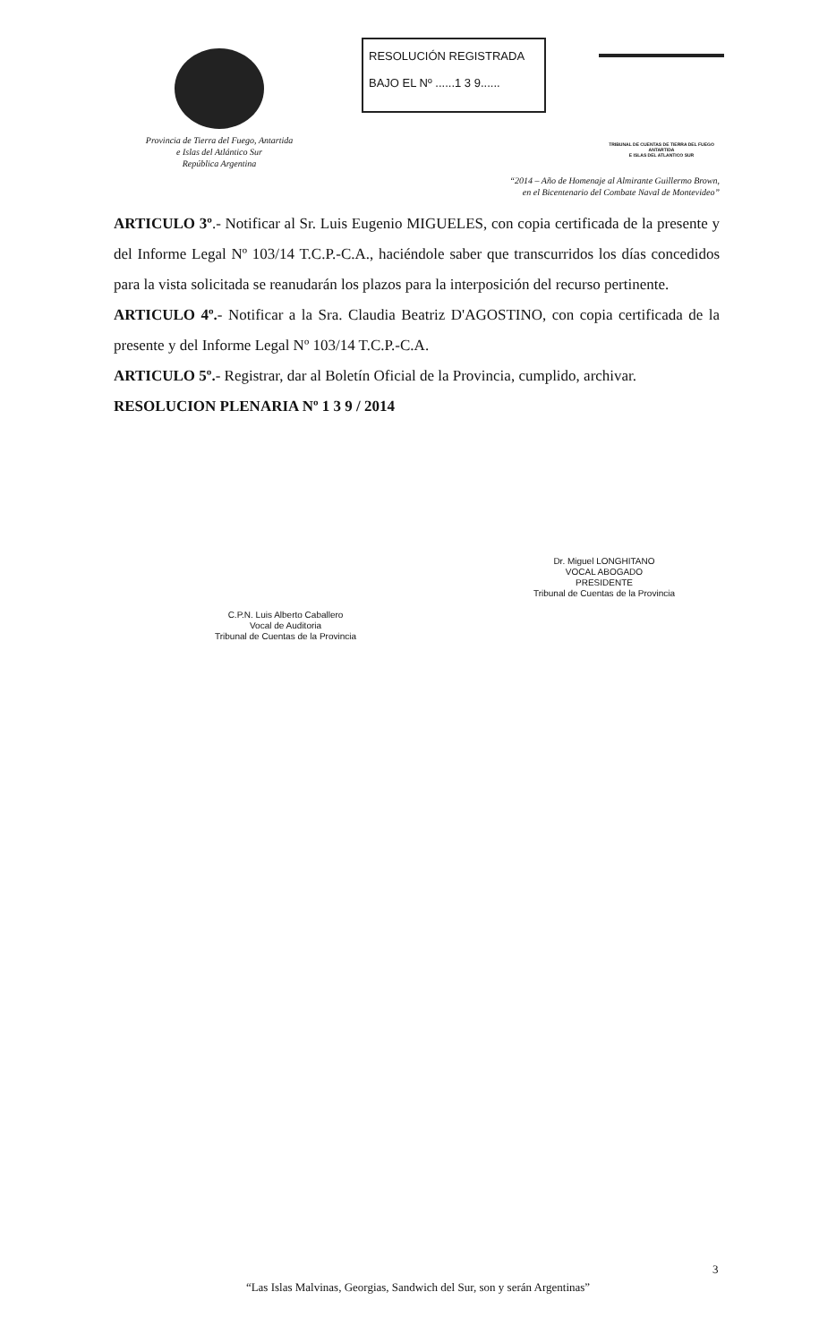Provincia de Tierra del Fuego, Antartida
e Islas del Atlántico Sur
República Argentina
RESOLUCIÓN REGISTRADA
BAJO EL Nº ......1 3 9......
TRIBUNAL DE CUENTAS DE TIERRA DEL FUEGO
ANTARTIDA
E ISLAS DEL ATLANTICO SUR
“2014 – Año de Homenaje al Almirante Guillermo Brown,
en el Bicentenario del Combate Naval de Montevideo”
ARTICULO 3º.- Notificar al Sr. Luis Eugenio MIGUELES, con copia certificada de la presente y del Informe Legal Nº 103/14 T.C.P.-C.A., haciéndole saber que transcurridos los días concedidos para la vista solicitada se reanudarán los plazos para la interposición del recurso pertinente.
ARTICULO 4º.- Notificar a la Sra. Claudia Beatriz D'AGOSTINO, con copia certificada de la presente y del Informe Legal Nº 103/14 T.C.P.-C.A.
ARTICULO 5º.- Registrar, dar al Boletín Oficial de la Provincia, cumplido, archivar.
RESOLUCION PLENARIA Nº 1 3 9 / 2014
C.P.N. Luis Alberto Caballero
Vocal de Auditoria
Tribunal de Cuentas de la Provincia
Dr. Miguel LONGHITANO
VOCAL ABOGADO
PRESIDENTE
Tribunal de Cuentas de la Provincia
3
“Las Islas Malvinas, Georgias, Sandwich del Sur, son y serán Argentinas”